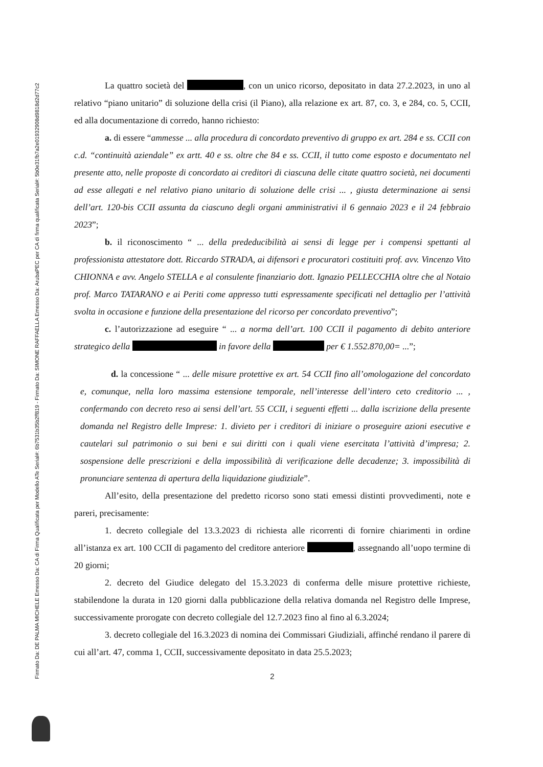Firmato Da: DE PALMA MICHELE Emesso Da: CA di Firma Qualificata per Modello ATe Serial#: 6b7531b35b2ff819 - Firmato Da: SIMONE RAFFAELLA Emesso Da: ArubaPEC per CA di firma qualificata Serial#: 5b0e31fb7a2e01932908d9818d2d77c2
La quattro società del , con un unico ricorso, depositato in data 27.2.2023, in uno al relativo “piano unitario” di soluzione della crisi (il Piano), alla relazione ex art. 87, co. 3, e 284, co. 5, CCII, ed alla documentazione di corredo, hanno richiesto:
a. di essere “ammesse ... alla procedura di concordato preventivo di gruppo ex art. 284 e ss. CCII con c.d. “continuità aziendale” ex artt. 40 e ss. oltre che 84 e ss. CCII, il tutto come esposto e documentato nel presente atto, nelle proposte di concordato ai creditori di ciascuna delle citate quattro società, nei documenti ad esse allegati e nel relativo piano unitario di soluzione delle crisi ... , giusta determinazione ai sensi dell’art. 120-bis CCII assunta da ciascuno degli organi amministrativi il 6 gennaio 2023 e il 24 febbraio 2023”;
b. il riconoscimento “ ... della prededucibilità ai sensi di legge per i compensi spettanti al professionista attestatore dott. Riccardo STRADA, ai difensori e procuratori costituiti prof. avv. Vincenzo Vito CHIONNA e avv. Angelo STELLA e al consulente finanziario dott. Ignazio PELLECCHIA oltre che al Notaio prof. Marco TATARANO e ai Periti come appresso tutti espressamente specificati nel dettaglio per l’attività svolta in occasione e funzione della presentazione del ricorso per concordato preventivo”;
c. l’autorizzazione ad eseguire “ ... a norma dell’art. 100 CCII il pagamento di debito anteriore strategico della in favore della per € 1.552.870,00= ...”;
d. la concessione “ ... delle misure protettive ex art. 54 CCII fino all’omologazione del concordato e, comunque, nella loro massima estensione temporale, nell’interesse dell’intero ceto creditorio ... , confermando con decreto reso ai sensi dell’art. 55 CCII, i seguenti effetti ... dalla iscrizione della presente domanda nel Registro delle Imprese: 1. divieto per i creditori di iniziare o proseguire azioni esecutive e cautelari sul patrimonio o sui beni e sui diritti con i quali viene esercitata l’attività d’impresa; 2. sospensione delle prescrizioni e della impossibilità di verificazione delle decadenze; 3. impossibilità di pronunciare sentenza di apertura della liquidazione giudiziale”.
All’esito, della presentazione del predetto ricorso sono stati emessi distinti provvedimenti, note e pareri, precisamente:
1. decreto collegiale del 13.3.2023 di richiesta alle ricorrenti di fornire chiarimenti in ordine all’istanza ex art. 100 CCII di pagamento del creditore anteriore , assegnando all’uopo termine di 20 giorni;
2. decreto del Giudice delegato del 15.3.2023 di conferma delle misure protettive richieste, stabilendone la durata in 120 giorni dalla pubblicazione della relativa domanda nel Registro delle Imprese, successivamente prorogate con decreto collegiale del 12.7.2023 fino al fino al 6.3.2024;
3. decreto collegiale del 16.3.2023 di nomina dei Commissari Giudiziali, affinché rendano il parere di cui all’art. 47, comma 1, CCII, successivamente depositato in data 25.5.2023;
2